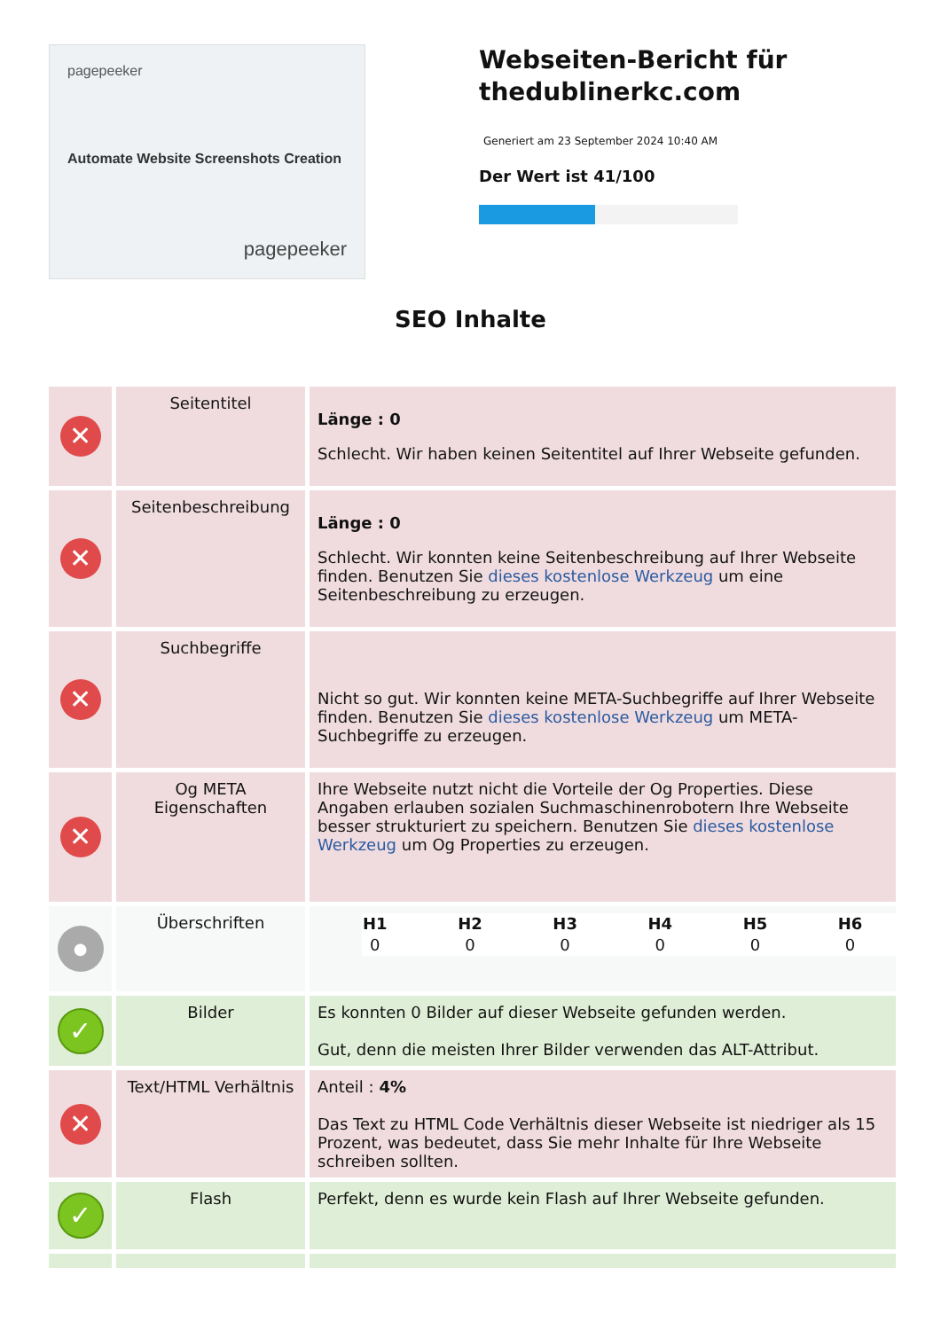pagepeeker
Automate Website Screenshots Creation
pagepeeker
Webseiten-Bericht für thedublinerkc.com
Generiert am 23 September 2024 10:40 AM
Der Wert ist 41/100
SEO Inhalte
| ✕ | Seitentitel | Länge : 0 Schlecht. Wir haben keinen Seitentitel auf Ihrer Webseite gefunden. |
| ✕ | Seitenbeschreibung | Länge : 0 Schlecht. Wir konnten keine Seitenbeschreibung auf Ihrer Webseite finden. Benutzen Sie dieses kostenlose Werkzeug um eine Seitenbeschreibung zu erzeugen. |
| ✕ | Suchbegriffe | Nicht so gut. Wir konnten keine META-Suchbegriffe auf Ihrer Webseite finden. Benutzen Sie dieses kostenlose Werkzeug um META-Suchbegriffe zu erzeugen. |
| ✕ | Og META Eigenschaften | Ihre Webseite nutzt nicht die Vorteile der Og Properties. Diese Angaben erlauben sozialen Suchmaschinenrobotern Ihre Webseite besser strukturiert zu speichern. Benutzen Sie dieses kostenlose Werkzeug um Og Properties zu erzeugen. |
| ● | Überschriften | / H1 / H2 / H3 / H4 / H5 / H6 / / --- / --- / --- / --- / --- / --- / / 0 / 0 / 0 / 0 / 0 / 0 / |
| ✓ | Bilder | Es konnten 0 Bilder auf dieser Webseite gefunden werden. Gut, denn die meisten Ihrer Bilder verwenden das ALT-Attribut. |
| ✕ | Text/HTML Verhältnis | Anteil : 4% Das Text zu HTML Code Verhältnis dieser Webseite ist niedriger als 15 Prozent, was bedeutet, dass Sie mehr Inhalte für Ihre Webseite schreiben sollten. |
| ✓ | Flash | Perfekt, denn es wurde kein Flash auf Ihrer Webseite gefunden. |